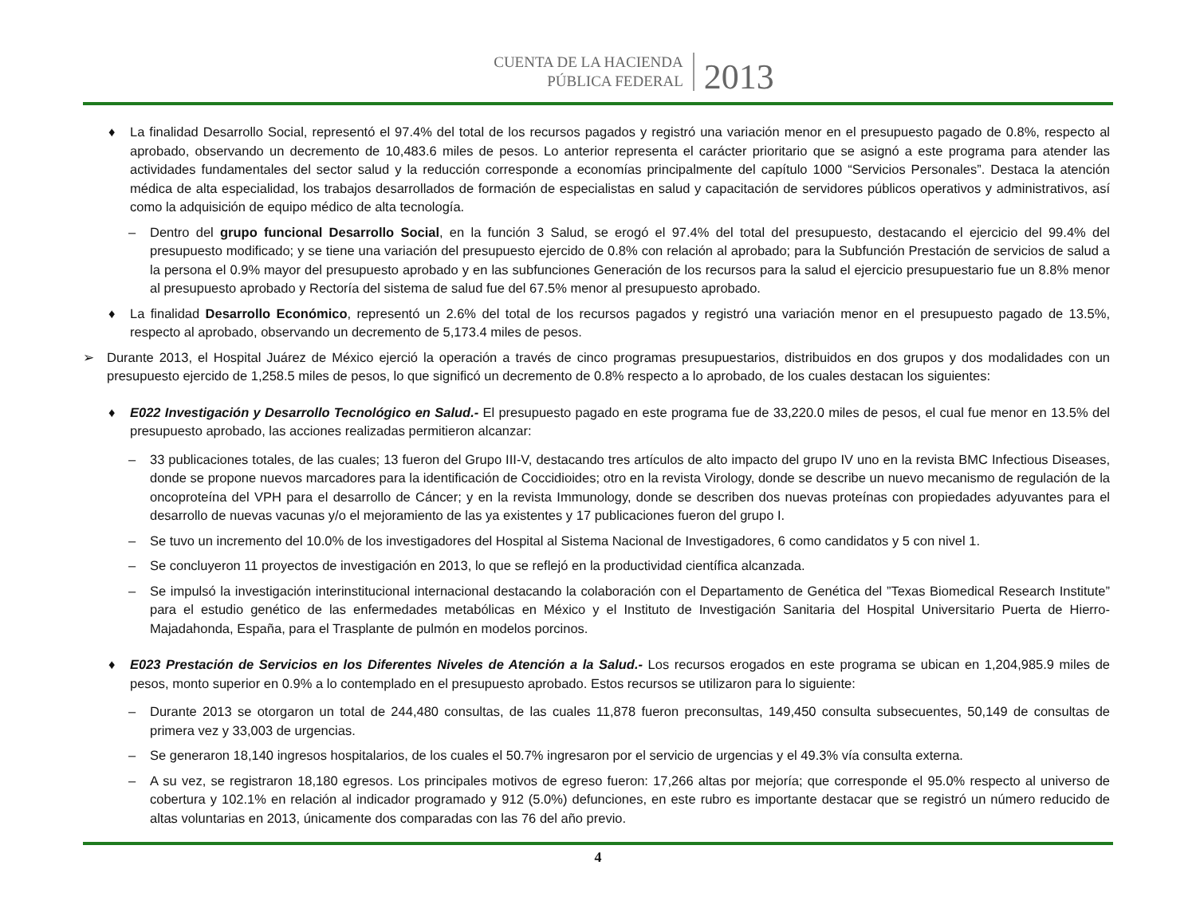CUENTA DE LA HACIENDA
PÚBLICA FEDERAL
2013
♦ La finalidad Desarrollo Social, representó el 97.4% del total de los recursos pagados y registró una variación menor en el presupuesto pagado de 0.8%, respecto al aprobado, observando un decremento de 10,483.6 miles de pesos. Lo anterior representa el carácter prioritario que se asignó a este programa para atender las actividades fundamentales del sector salud y la reducción corresponde a economías principalmente del capítulo 1000 “Servicios Personales”. Destaca la atención médica de alta especialidad, los trabajos desarrollados de formación de especialistas en salud y capacitación de servidores públicos operativos y administrativos, así como la adquisición de equipo médico de alta tecnología.
– Dentro del grupo funcional Desarrollo Social, en la función 3 Salud, se erogó el 97.4% del total del presupuesto, destacando el ejercicio del 99.4% del presupuesto modificado; y se tiene una variación del presupuesto ejercido de 0.8% con relación al aprobado; para la Subfunción Prestación de servicios de salud a la persona el 0.9% mayor del presupuesto aprobado y en las subfunciones Generación de los recursos para la salud el ejercicio presupuestario fue un 8.8% menor al presupuesto aprobado y Rectoría del sistema de salud fue del 67.5% menor al presupuesto aprobado.
♦ La finalidad Desarrollo Económico, representó un 2.6% del total de los recursos pagados y registró una variación menor en el presupuesto pagado de 13.5%, respecto al aprobado, observando un decremento de 5,173.4 miles de pesos.
➢ Durante 2013, el Hospital Juárez de México ejerció la operación a través de cinco programas presupuestarios, distribuidos en dos grupos y dos modalidades con un presupuesto ejercido de 1,258.5 miles de pesos, lo que significó un decremento de 0.8% respecto a lo aprobado, de los cuales destacan los siguientes:
♦ E022 Investigación y Desarrollo Tecnológico en Salud.- El presupuesto pagado en este programa fue de 33,220.0 miles de pesos, el cual fue menor en 13.5% del presupuesto aprobado, las acciones realizadas permitieron alcanzar:
– 33 publicaciones totales, de las cuales; 13 fueron del Grupo III-V, destacando tres artículos de alto impacto del grupo IV uno en la revista BMC Infectious Diseases, donde se propone nuevos marcadores para la identificación de Coccidioides; otro en la revista Virology, donde se describe un nuevo mecanismo de regulación de la oncoproteína del VPH para el desarrollo de Cáncer; y en la revista Immunology, donde se describen dos nuevas proteínas con propiedades adyuvantes para el desarrollo de nuevas vacunas y/o el mejoramiento de las ya existentes y 17 publicaciones fueron del grupo I.
– Se tuvo un incremento del 10.0% de los investigadores del Hospital al Sistema Nacional de Investigadores, 6 como candidatos y 5 con nivel 1.
– Se concluyeron 11 proyectos de investigación en 2013, lo que se reflejó en la productividad científica alcanzada.
– Se impulsó la investigación interinstitucional internacional destacando la colaboración con el Departamento de Genética del ”Texas Biomedical Research Institute” para el estudio genético de las enfermedades metabólicas en México y el Instituto de Investigación Sanitaria del Hospital Universitario Puerta de Hierro-Majadahonda, España, para el Trasplante de pulmón en modelos porcinos.
♦ E023 Prestación de Servicios en los Diferentes Niveles de Atención a la Salud.- Los recursos erogados en este programa se ubican en 1,204,985.9 miles de pesos, monto superior en 0.9% a lo contemplado en el presupuesto aprobado. Estos recursos se utilizaron para lo siguiente:
– Durante 2013 se otorgaron un total de 244,480 consultas, de las cuales 11,878 fueron preconsultas, 149,450 consulta subsecuentes, 50,149 de consultas de primera vez y 33,003 de urgencias.
– Se generaron 18,140 ingresos hospitalarios, de los cuales el 50.7% ingresaron por el servicio de urgencias y el 49.3% vía consulta externa.
– A su vez, se registraron 18,180 egresos. Los principales motivos de egreso fueron: 17,266 altas por mejoría; que corresponde el 95.0% respecto al universo de cobertura y 102.1% en relación al indicador programado y 912 (5.0%) defunciones, en este rubro es importante destacar que se registró un número reducido de altas voluntarias en 2013, únicamente dos comparadas con las 76 del año previo.
4